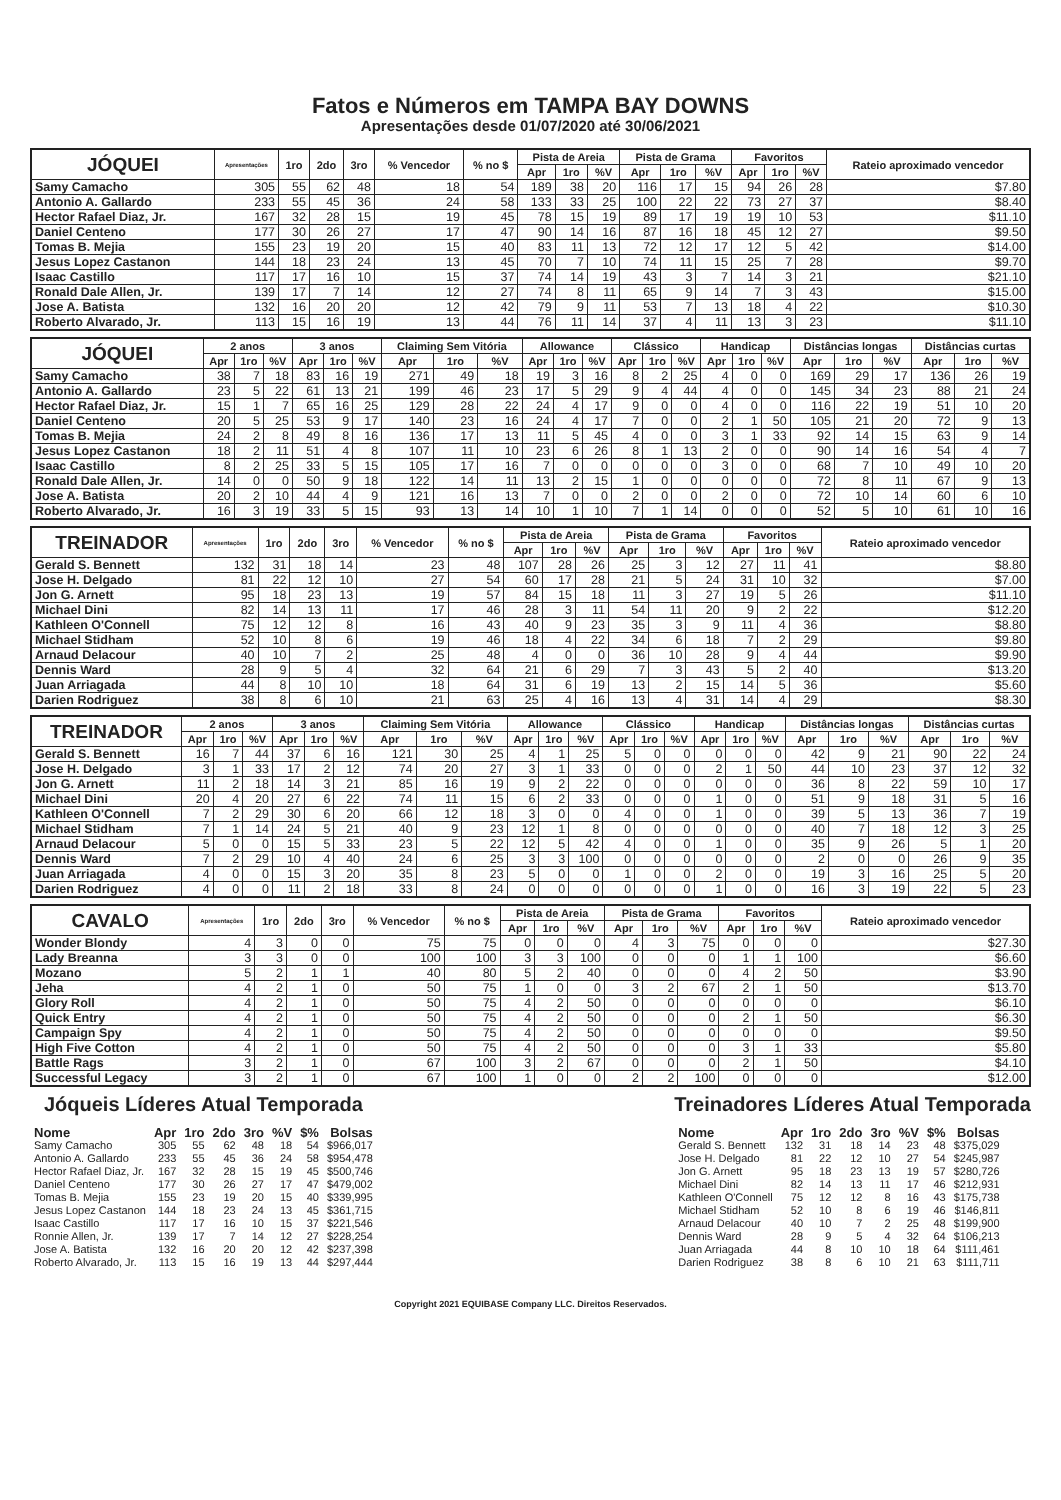Fatos e Números em TAMPA BAY DOWNS
Apresentações desde 01/07/2020 até 30/06/2021
| JÓQUEI | Apresentações | 1ro | 2do | 3ro | % Vencedor | % no $ | Pista de Areia | | | Pista de Grama | | | Favoritos | | | Rateio aproximado vencedor |
| --- | --- | --- | --- | --- | --- | --- | --- | --- | --- | --- | --- | --- | --- | --- | --- | --- |
| | | | | | | | Apr | 1ro | %V | Apr | 1ro | %V | Apr | 1ro | %V | |
| Samy Camacho | 305 | 55 | 62 | 48 | 18 | 54 | 189 | 38 | 20 | 116 | 17 | 15 | 94 | 26 | 28 | $7.80 |
| Antonio A. Gallardo | 233 | 55 | 45 | 36 | 24 | 58 | 133 | 33 | 25 | 100 | 22 | 22 | 73 | 27 | 37 | $8.40 |
| Hector Rafael Diaz, Jr. | 167 | 32 | 28 | 15 | 19 | 45 | 78 | 15 | 19 | 89 | 17 | 19 | 19 | 10 | 53 | $11.10 |
| Daniel Centeno | 177 | 30 | 26 | 27 | 17 | 47 | 90 | 14 | 16 | 87 | 16 | 18 | 45 | 12 | 27 | $9.50 |
| Tomas B. Mejia | 155 | 23 | 19 | 20 | 15 | 40 | 83 | 11 | 13 | 72 | 12 | 17 | 12 | 5 | 42 | $14.00 |
| Jesus Lopez Castanon | 144 | 18 | 23 | 24 | 13 | 45 | 70 | 7 | 10 | 74 | 11 | 15 | 25 | 7 | 28 | $9.70 |
| Isaac Castillo | 117 | 17 | 16 | 10 | 15 | 37 | 74 | 14 | 19 | 43 | 3 | 7 | 14 | 3 | 21 | $21.10 |
| Ronald Dale Allen, Jr. | 139 | 17 | 7 | 14 | 12 | 27 | 74 | 8 | 11 | 65 | 9 | 14 | 7 | 3 | 43 | $15.00 |
| Jose A. Batista | 132 | 16 | 20 | 20 | 12 | 42 | 79 | 9 | 11 | 53 | 7 | 13 | 18 | 4 | 22 | $10.30 |
| Roberto Alvarado, Jr. | 113 | 15 | 16 | 19 | 13 | 44 | 76 | 11 | 14 | 37 | 4 | 11 | 13 | 3 | 23 | $11.10 |
| JÓQUEI | 2 anos | | | 3 anos | | | Claiming Sem Vitória | | | Allowance | | | Clássico | | | Handicap | | | Distâncias longas | | | Distâncias curtas | | |
| --- | --- | --- | --- | --- | --- | --- | --- | --- | --- | --- | --- | --- | --- | --- | --- | --- | --- | --- | --- | --- | --- | --- | --- | --- |
| | Apr | 1ro | %V | Apr | 1ro | %V | Apr | 1ro | %V | Apr | 1ro | %V | Apr | 1ro | %V | Apr | 1ro | %V | Apr | 1ro | %V | Apr | 1ro | %V |
| Samy Camacho | 38 | 7 | 18 | 83 | 16 | 19 | 271 | 49 | 18 | 19 | 3 | 16 | 8 | 2 | 25 | 4 | 0 | 0 | 169 | 29 | 17 | 136 | 26 | 19 |
| Antonio A. Gallardo | 23 | 5 | 22 | 61 | 13 | 21 | 199 | 46 | 23 | 17 | 5 | 29 | 9 | 4 | 44 | 4 | 0 | 0 | 145 | 34 | 23 | 88 | 21 | 24 |
| Hector Rafael Diaz, Jr. | 15 | 1 | 7 | 65 | 16 | 25 | 129 | 28 | 22 | 24 | 4 | 17 | 9 | 0 | 0 | 4 | 0 | 0 | 116 | 22 | 19 | 51 | 10 | 20 |
| Daniel Centeno | 20 | 5 | 25 | 53 | 9 | 17 | 140 | 23 | 16 | 24 | 4 | 17 | 7 | 0 | 0 | 2 | 1 | 50 | 105 | 21 | 20 | 72 | 9 | 13 |
| Tomas B. Mejia | 24 | 2 | 8 | 49 | 8 | 16 | 136 | 17 | 13 | 11 | 5 | 45 | 4 | 0 | 0 | 3 | 1 | 33 | 92 | 14 | 15 | 63 | 9 | 14 |
| Jesus Lopez Castanon | 18 | 2 | 11 | 51 | 4 | 8 | 107 | 11 | 10 | 23 | 6 | 26 | 8 | 1 | 13 | 2 | 0 | 0 | 90 | 14 | 16 | 54 | 4 | 7 |
| Isaac Castillo | 8 | 2 | 25 | 33 | 5 | 15 | 105 | 17 | 16 | 7 | 0 | 0 | 0 | 0 | 0 | 3 | 0 | 0 | 68 | 7 | 10 | 49 | 10 | 20 |
| Ronald Dale Allen, Jr. | 14 | 0 | 0 | 50 | 9 | 18 | 122 | 14 | 11 | 13 | 2 | 15 | 1 | 0 | 0 | 0 | 0 | 0 | 72 | 8 | 11 | 67 | 9 | 13 |
| Jose A. Batista | 20 | 2 | 10 | 44 | 4 | 9 | 121 | 16 | 13 | 7 | 0 | 0 | 2 | 0 | 0 | 2 | 0 | 0 | 72 | 10 | 14 | 60 | 6 | 10 |
| Roberto Alvarado, Jr. | 16 | 3 | 19 | 33 | 5 | 15 | 93 | 13 | 14 | 10 | 1 | 10 | 7 | 1 | 14 | 0 | 0 | 0 | 52 | 5 | 10 | 61 | 10 | 16 |
| TREINADOR | Apresentações | 1ro | 2do | 3ro | % Vencedor | % no $ | Pista de Areia | | | Pista de Grama | | | Favoritos | | | Rateio aproximado vencedor |
| --- | --- | --- | --- | --- | --- | --- | --- | --- | --- | --- | --- | --- | --- | --- | --- | --- |
| | | | | | | | Apr | 1ro | %V | Apr | 1ro | %V | Apr | 1ro | %V | |
| Gerald S. Bennett | 132 | 31 | 18 | 14 | 23 | 48 | 107 | 28 | 26 | 25 | 3 | 12 | 27 | 11 | 41 | $8.80 |
| Jose H. Delgado | 81 | 22 | 12 | 10 | 27 | 54 | 60 | 17 | 28 | 21 | 5 | 24 | 31 | 10 | 32 | $7.00 |
| Jon G. Arnett | 95 | 18 | 23 | 13 | 19 | 57 | 84 | 15 | 18 | 11 | 3 | 27 | 19 | 5 | 26 | $11.10 |
| Michael Dini | 82 | 14 | 13 | 11 | 17 | 46 | 28 | 3 | 11 | 54 | 11 | 20 | 9 | 2 | 22 | $12.20 |
| Kathleen O'Connell | 75 | 12 | 12 | 8 | 16 | 43 | 40 | 9 | 23 | 35 | 3 | 9 | 11 | 4 | 36 | $8.80 |
| Michael Stidham | 52 | 10 | 8 | 6 | 19 | 46 | 18 | 4 | 22 | 34 | 6 | 18 | 7 | 2 | 29 | $9.80 |
| Arnaud Delacour | 40 | 10 | 7 | 2 | 25 | 48 | 4 | 0 | 0 | 36 | 10 | 28 | 9 | 4 | 44 | $9.90 |
| Dennis Ward | 28 | 9 | 5 | 4 | 32 | 64 | 21 | 6 | 29 | 7 | 3 | 43 | 5 | 2 | 40 | $13.20 |
| Juan Arriagada | 44 | 8 | 10 | 10 | 18 | 64 | 31 | 6 | 19 | 13 | 2 | 15 | 14 | 5 | 36 | $5.60 |
| Darien Rodriguez | 38 | 8 | 6 | 10 | 21 | 63 | 25 | 4 | 16 | 13 | 4 | 31 | 14 | 4 | 29 | $8.30 |
| TREINADOR | 2 anos | | | 3 anos | | | Claiming Sem Vitória | | | Allowance | | | Clássico | | | Handicap | | | Distâncias longas | | | Distâncias curtas | | |
| --- | --- | --- | --- | --- | --- | --- | --- | --- | --- | --- | --- | --- | --- | --- | --- | --- | --- | --- | --- | --- | --- | --- | --- | --- |
| | Apr | 1ro | %V | Apr | 1ro | %V | Apr | 1ro | %V | Apr | 1ro | %V | Apr | 1ro | %V | Apr | 1ro | %V | Apr | 1ro | %V | Apr | 1ro | %V |
| Gerald S. Bennett | 16 | 7 | 44 | 37 | 6 | 16 | 121 | 30 | 25 | 4 | 1 | 25 | 5 | 0 | 0 | 0 | 0 | 0 | 42 | 9 | 21 | 90 | 22 | 24 |
| Jose H. Delgado | 3 | 1 | 33 | 17 | 2 | 12 | 74 | 20 | 27 | 3 | 1 | 33 | 0 | 0 | 0 | 2 | 1 | 50 | 44 | 10 | 23 | 37 | 12 | 32 |
| Jon G. Arnett | 11 | 2 | 18 | 14 | 3 | 21 | 85 | 16 | 19 | 9 | 2 | 22 | 0 | 0 | 0 | 0 | 0 | 0 | 36 | 8 | 22 | 59 | 10 | 17 |
| Michael Dini | 20 | 4 | 20 | 27 | 6 | 22 | 74 | 11 | 15 | 6 | 2 | 33 | 0 | 0 | 0 | 1 | 0 | 0 | 51 | 9 | 18 | 31 | 5 | 16 |
| Kathleen O'Connell | 7 | 2 | 29 | 30 | 6 | 20 | 66 | 12 | 18 | 3 | 0 | 0 | 4 | 0 | 0 | 1 | 0 | 0 | 39 | 5 | 13 | 36 | 7 | 19 |
| Michael Stidham | 7 | 1 | 14 | 24 | 5 | 21 | 40 | 9 | 23 | 12 | 1 | 8 | 0 | 0 | 0 | 0 | 0 | 0 | 40 | 7 | 18 | 12 | 3 | 25 |
| Arnaud Delacour | 5 | 0 | 0 | 15 | 5 | 33 | 23 | 5 | 22 | 12 | 5 | 42 | 4 | 0 | 0 | 1 | 0 | 0 | 35 | 9 | 26 | 5 | 1 | 20 |
| Dennis Ward | 7 | 2 | 29 | 10 | 4 | 40 | 24 | 6 | 25 | 3 | 3 | 100 | 0 | 0 | 0 | 0 | 0 | 0 | 2 | 0 | 0 | 26 | 9 | 35 |
| Juan Arriagada | 4 | 0 | 0 | 15 | 3 | 20 | 35 | 8 | 23 | 5 | 0 | 0 | 1 | 0 | 0 | 2 | 0 | 0 | 19 | 3 | 16 | 25 | 5 | 20 |
| Darien Rodriguez | 4 | 0 | 0 | 11 | 2 | 18 | 33 | 8 | 24 | 0 | 0 | 0 | 0 | 0 | 0 | 1 | 0 | 0 | 16 | 3 | 19 | 22 | 5 | 23 |
| CAVALO | Apresentações | 1ro | 2do | 3ro | % Vencedor | % no $ | Pista de Areia | | | Pista de Grama | | | Favoritos | | | Rateio aproximado vencedor |
| --- | --- | --- | --- | --- | --- | --- | --- | --- | --- | --- | --- | --- | --- | --- | --- | --- |
| | | | | | | | Apr | 1ro | %V | Apr | 1ro | %V | Apr | 1ro | %V | |
| Wonder Blondy | 4 | 3 | 0 | 0 | 75 | 75 | 0 | 0 | 0 | 4 | 3 | 75 | 0 | 0 | 0 | $27.30 |
| Lady Breanna | 3 | 3 | 0 | 0 | 100 | 100 | 3 | 3 | 100 | 0 | 0 | 0 | 1 | 1 | 100 | $6.60 |
| Mozano | 5 | 2 | 1 | 1 | 40 | 80 | 5 | 2 | 40 | 0 | 0 | 0 | 4 | 2 | 50 | $3.90 |
| Jeha | 4 | 2 | 1 | 0 | 50 | 75 | 1 | 0 | 0 | 3 | 2 | 67 | 2 | 1 | 50 | $13.70 |
| Glory Roll | 4 | 2 | 1 | 0 | 50 | 75 | 4 | 2 | 50 | 0 | 0 | 0 | 0 | 0 | 0 | $6.10 |
| Quick Entry | 4 | 2 | 1 | 0 | 50 | 75 | 4 | 2 | 50 | 0 | 0 | 0 | 2 | 1 | 50 | $6.30 |
| Campaign Spy | 4 | 2 | 1 | 0 | 50 | 75 | 4 | 2 | 50 | 0 | 0 | 0 | 0 | 0 | 0 | $9.50 |
| High Five Cotton | 4 | 2 | 1 | 0 | 50 | 75 | 4 | 2 | 50 | 0 | 0 | 0 | 3 | 1 | 33 | $5.80 |
| Battle Rags | 3 | 2 | 1 | 0 | 67 | 100 | 3 | 2 | 67 | 0 | 0 | 0 | 2 | 1 | 50 | $4.10 |
| Successful Legacy | 3 | 2 | 1 | 0 | 67 | 100 | 1 | 0 | 0 | 2 | 2 | 100 | 0 | 0 | 0 | $12.00 |
Jóqueis Líderes Atual Temporada
| Nome | Apr | 1ro | 2do | 3ro | %V | $% | Bolsas |
| --- | --- | --- | --- | --- | --- | --- | --- |
| Samy Camacho | 305 | 55 | 62 | 48 | 18 | 54 | $966,017 |
| Antonio A. Gallardo | 233 | 55 | 45 | 36 | 24 | 58 | $954,478 |
| Hector Rafael Diaz, Jr. | 167 | 32 | 28 | 15 | 19 | 45 | $500,746 |
| Daniel Centeno | 177 | 30 | 26 | 27 | 17 | 47 | $479,002 |
| Tomas B. Mejia | 155 | 23 | 19 | 20 | 15 | 40 | $339,995 |
| Jesus Lopez Castanon | 144 | 18 | 23 | 24 | 13 | 45 | $361,715 |
| Isaac Castillo | 117 | 17 | 16 | 10 | 15 | 37 | $221,546 |
| Ronnie Allen, Jr. | 139 | 17 | 7 | 14 | 12 | 27 | $228,254 |
| Jose A. Batista | 132 | 16 | 20 | 20 | 12 | 42 | $237,398 |
| Roberto Alvarado, Jr. | 113 | 15 | 16 | 19 | 13 | 44 | $297,444 |
Treinadores Líderes Atual Temporada
| Nome | Apr | 1ro | 2do | 3ro | %V | $% | Bolsas |
| --- | --- | --- | --- | --- | --- | --- | --- |
| Gerald S. Bennett | 132 | 31 | 18 | 14 | 23 | 48 | $375,029 |
| Jose H. Delgado | 81 | 22 | 12 | 10 | 27 | 54 | $245,987 |
| Jon G. Arnett | 95 | 18 | 23 | 13 | 19 | 57 | $280,726 |
| Michael Dini | 82 | 14 | 13 | 11 | 17 | 46 | $212,931 |
| Kathleen O'Connell | 75 | 12 | 12 | 8 | 16 | 43 | $175,738 |
| Michael Stidham | 52 | 10 | 8 | 6 | 19 | 46 | $146,811 |
| Arnaud Delacour | 40 | 10 | 7 | 2 | 25 | 48 | $199,900 |
| Dennis Ward | 28 | 9 | 5 | 4 | 32 | 64 | $106,213 |
| Juan Arriagada | 44 | 8 | 10 | 10 | 18 | 64 | $111,461 |
| Darien Rodriguez | 38 | 8 | 6 | 10 | 21 | 63 | $111,711 |
Copyright 2021 EQUIBASE Company LLC. Direitos Reservados.